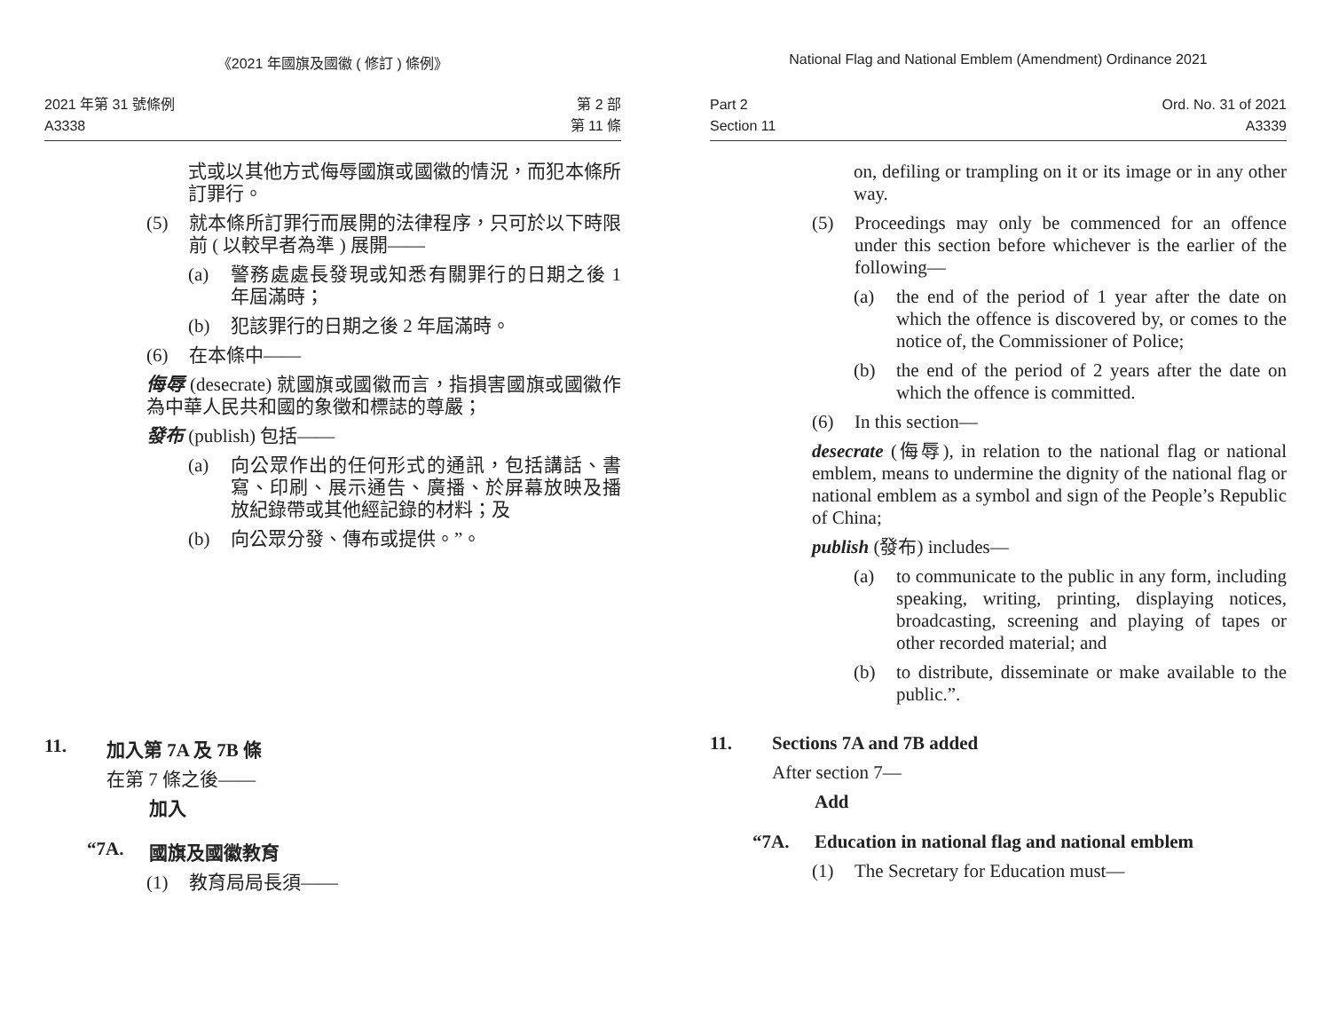《2021 年國旗及國徽 ( 修訂 ) 條例》
2021 年第 31 號條例
A3338
第 2 部
第 11 條
式或以其他方式侮辱國旗或國徽的情況，而犯本條所訂罪行。
(5) 就本條所訂罪行而展開的法律程序，只可於以下時限前 ( 以較早者為準 ) 展開——
(a) 警務處處長發現或知悉有關罪行的日期之後 1 年屆滿時；
(b) 犯該罪行的日期之後 2 年屆滿時。
(6) 在本條中——
侮辱 (desecrate) 就國旗或國徽而言，指損害國旗或國徽作為中華人民共和國的象徵和標誌的尊嚴；
發布 (publish) 包括——
(a) 向公眾作出的任何形式的通訊，包括講話、書寫、印刷、展示通告、廣播、於屏幕放映及播放紀錄帶或其他經記錄的材料；及
(b) 向公眾分發、傳布或提供。”。
11. 加入第 7A 及 7B 條
在第 7 條之後——
加入
“7A. 國旗及國徽教育
(1) 教育局局長須——
National Flag and National Emblem (Amendment) Ordinance 2021
Part 2
Section 11
Ord. No. 31 of 2021
A3339
on, defiling or trampling on it or its image or in any other way.
(5) Proceedings may only be commenced for an offence under this section before whichever is the earlier of the following—
(a) the end of the period of 1 year after the date on which the offence is discovered by, or comes to the notice of, the Commissioner of Police;
(b) the end of the period of 2 years after the date on which the offence is committed.
(6) In this section—
desecrate (侮辱), in relation to the national flag or national emblem, means to undermine the dignity of the national flag or national emblem as a symbol and sign of the People’s Republic of China;
publish (發布) includes—
(a) to communicate to the public in any form, including speaking, writing, printing, displaying notices, broadcasting, screening and playing of tapes or other recorded material; and
(b) to distribute, disseminate or make available to the public.”.
11. Sections 7A and 7B added
After section 7—
Add
“7A. Education in national flag and national emblem
(1) The Secretary for Education must—